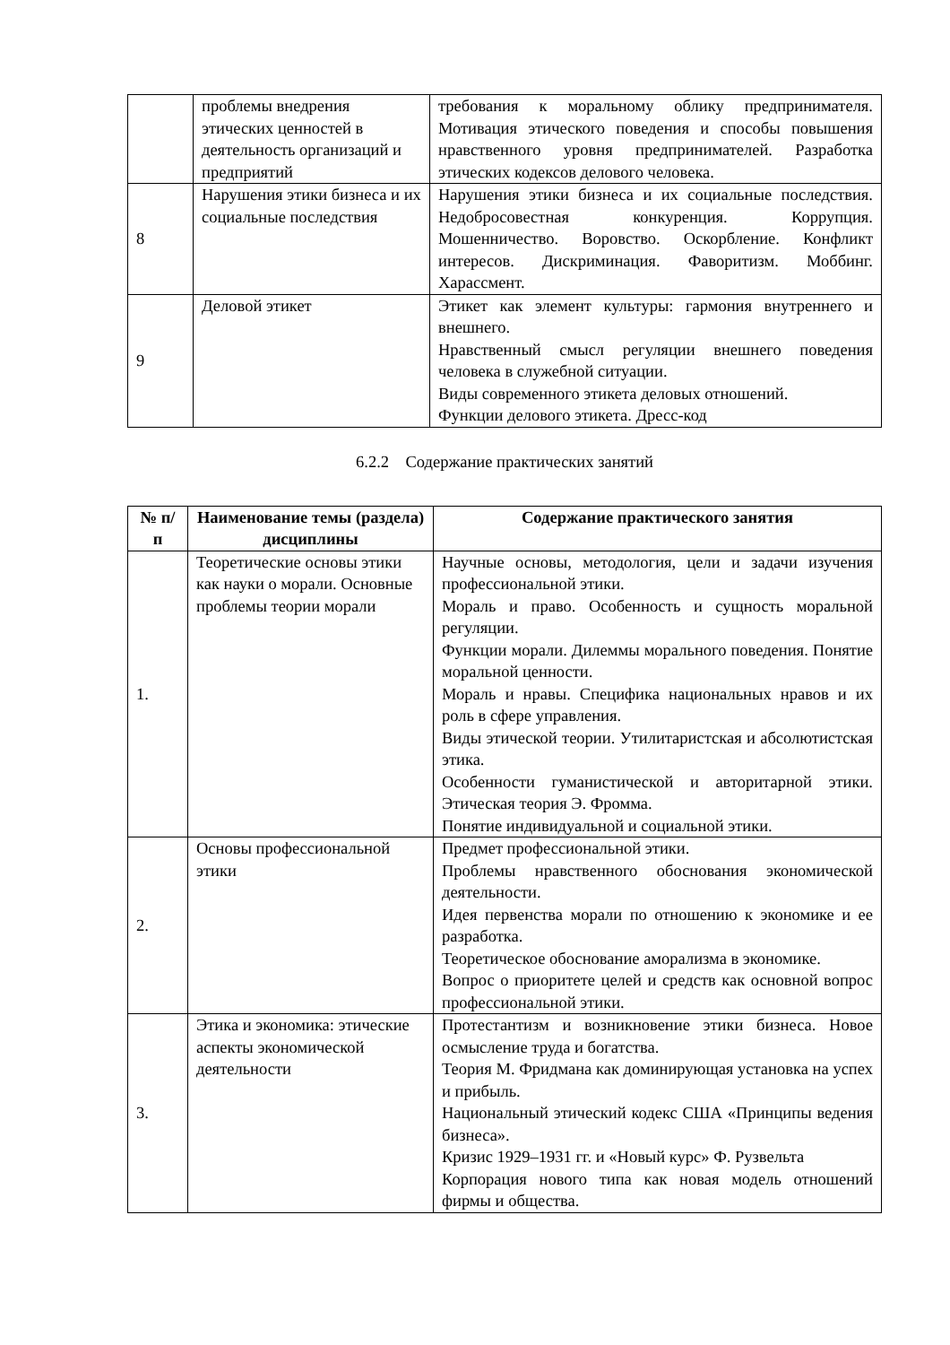| | проблемы внедрения этических ценностей в деятельность организаций и предприятий | требования к моральному облику предпринимателя. Мотивация этического поведения и способы повышения нравственного уровня предпринимателей. Разработка этических кодексов делового человека. |
| 8 | Нарушения этики бизнеса и их социальные последствия | Нарушения этики бизнеса и их социальные последствия. Недобросовестная конкуренция. Коррупция. Мошенничество. Воровство. Оскорбление. Конфликт интересов. Дискриминация. Фаворитизм. Моббинг. Харассмент. |
| 9 | Деловой этикет | Этикет как элемент культуры: гармония внутреннего и внешнего. Нравственный смысл регуляции внешнего поведения человека в служебной ситуации. Виды современного этикета деловых отношений. Функции делового этикета. Дресс-код |
6.2.2 Содержание практических занятий
| № п/п | Наименование темы (раздела) дисциплины | Содержание практического занятия |
| --- | --- | --- |
| 1. | Теоретические основы этики как науки о морали. Основные проблемы теории морали | Научные основы, методология, цели и задачи изучения профессиональной этики. Мораль и право. Особенность и сущность моральной регуляции. Функции морали. Дилеммы морального поведения. Понятие моральной ценности. Мораль и нравы. Специфика национальных нравов и их роль в сфере управления. Виды этической теории. Утилитаристская и абсолютистская этика. Особенности гуманистической и авторитарной этики. Этическая теория Э. Фромма. Понятие индивидуальной и социальной этики. |
| 2. | Основы профессиональной этики | Предмет профессиональной этики. Проблемы нравственного обоснования экономической деятельности. Идея первенства морали по отношению к экономике и ее разработка. Теоретическое обоснование аморализма в экономике. Вопрос о приоритете целей и средств как основной вопрос профессиональной этики. |
| 3. | Этика и экономика: этические аспекты экономической деятельности | Протестантизм и возникновение этики бизнеса. Новое осмысление труда и богатства. Теория М. Фридмана как доминирующая установка на успех и прибыль. Национальный этический кодекс США «Принципы ведения бизнеса». Кризис 1929–1931 гг. и «Новый курс» Ф. Рузвельта Корпорация нового типа как новая модель отношений фирмы и общества. |